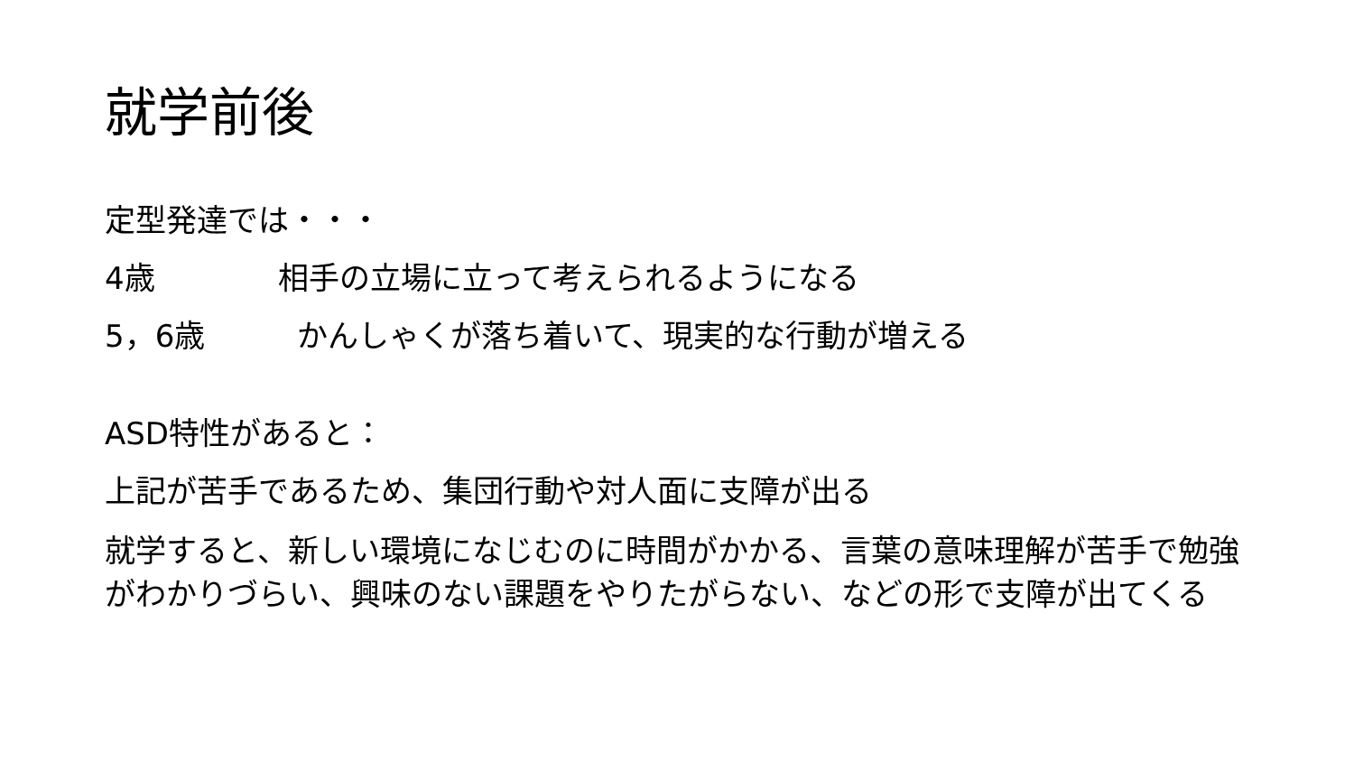就学前後
定型発達では・・・
4歳　　　　相手の立場に立って考えられるようになる
5，6歳　　　かんしゃくが落ち着いて、現実的な行動が増える
ASD特性があると：
上記が苦手であるため、集団行動や対人面に支障が出る
就学すると、新しい環境になじむのに時間がかかる、言葉の意味理解が苦手で勉強がわかりづらい、興味のない課題をやりたがらない、などの形で支障が出てくる